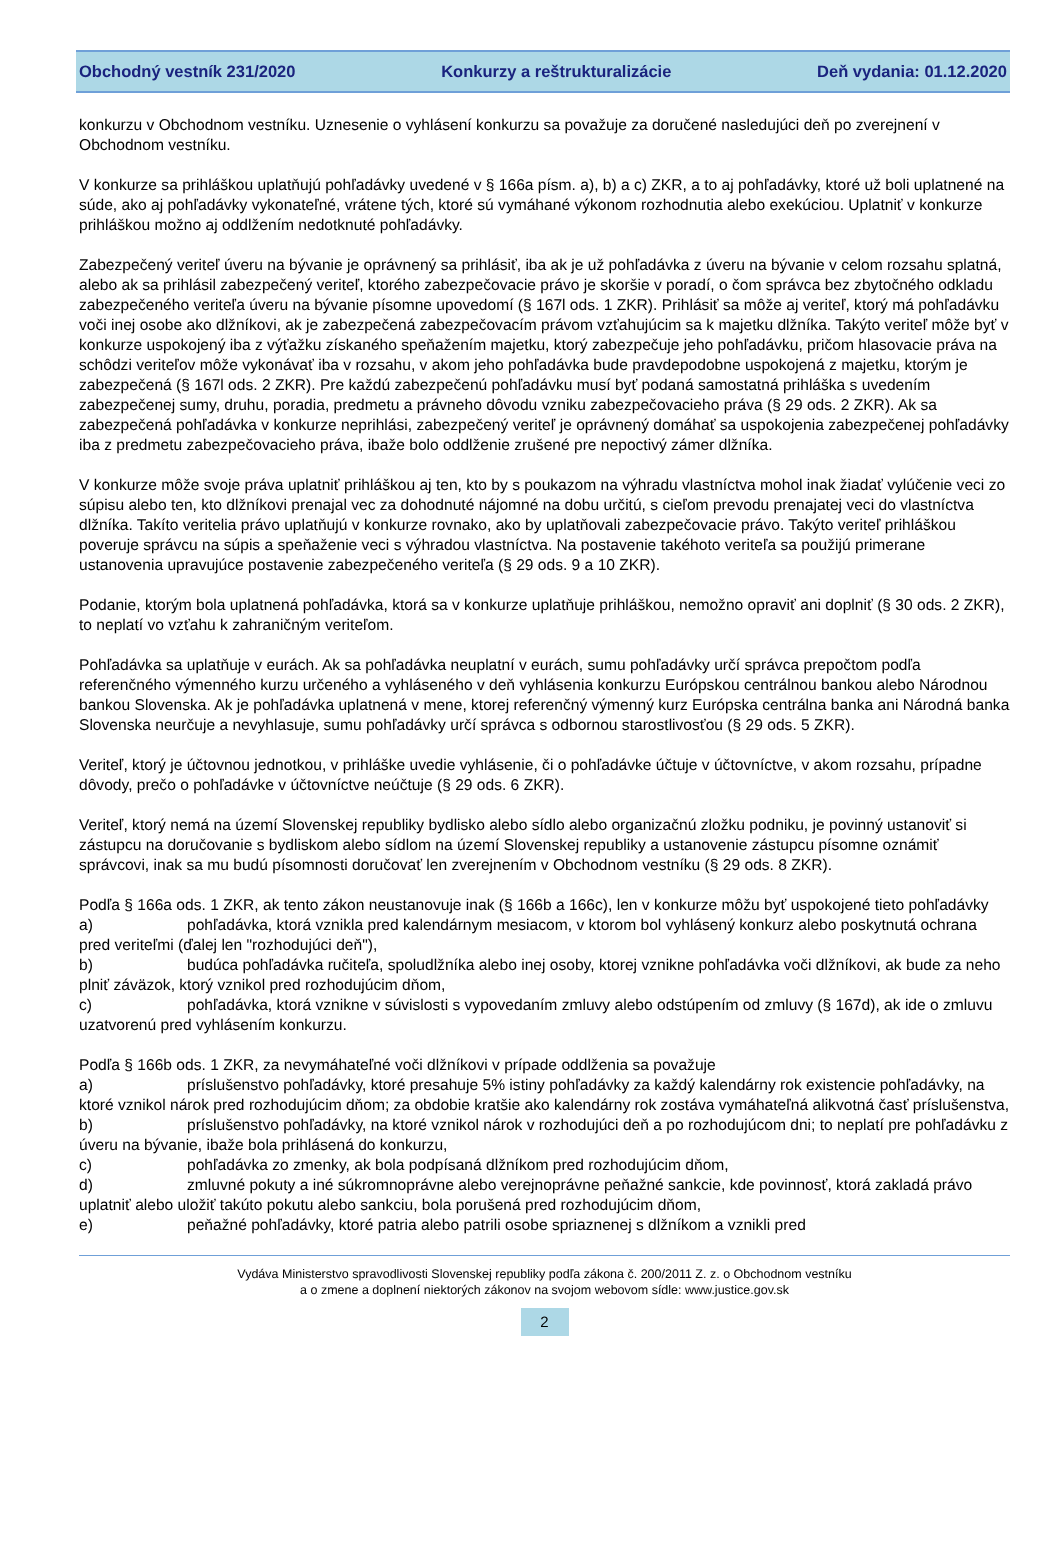Obchodný vestník 231/2020 Konkurzy a reštrukturalizácie Deň vydania: 01.12.2020
konkurzu v Obchodnom vestníku. Uznesenie o vyhlásení konkurzu sa považuje za doručené nasledujúci deň po zverejnení v Obchodnom vestníku.
V konkurze sa prihláškou uplatňujú pohľadávky uvedené v § 166a písm. a), b) a c) ZKR, a to aj pohľadávky, ktoré už boli uplatnené na súde, ako aj pohľadávky vykonateľné, vrátene tých, ktoré sú vymáhané výkonom rozhodnutia alebo exekúciou. Uplatniť v konkurze prihláškou možno aj oddlžením nedotknuté pohľadávky.
Zabezpečený veriteľ úveru na bývanie je oprávnený sa prihlásiť, iba ak je už pohľadávka z úveru na bývanie v celom rozsahu splatná, alebo ak sa prihlásil zabezpečený veriteľ, ktorého zabezpečovacie právo je skoršie v poradí, o čom správca bez zbytočného odkladu zabezpečeného veriteľa úveru na bývanie písomne upovedomí (§ 167l ods. 1 ZKR). Prihlásiť sa môže aj veriteľ, ktorý má pohľadávku voči inej osobe ako dlžníkovi, ak je zabezpečená zabezpečovacím právom vzťahujúcim sa k majetku dlžníka. Takýto veriteľ môže byť v konkurze uspokojený iba z výťažku získaného speňažením majetku, ktorý zabezpečuje jeho pohľadávku, pričom hlasovacie práva na schôdzi veriteľov môže vykonávať iba v rozsahu, v akom jeho pohľadávka bude pravdepodobne uspokojená z majetku, ktorým je zabezpečená (§ 167l ods. 2 ZKR). Pre každú zabezpečenú pohľadávku musí byť podaná samostatná prihláška s uvedením zabezpečenej sumy, druhu, poradia, predmetu a právneho dôvodu vzniku zabezpečovacieho práva (§ 29 ods. 2 ZKR). Ak sa zabezpečená pohľadávka v konkurze neprihlási, zabezpečený veriteľ je oprávnený domáhať sa uspokojenia zabezpečenej pohľadávky iba z predmetu zabezpečovacieho práva, ibaže bolo oddlženie zrušené pre nepoctivý zámer dlžníka.
V konkurze môže svoje práva uplatniť prihláškou aj ten, kto by s poukazom na výhradu vlastníctva mohol inak žiadať vylúčenie veci zo súpisu alebo ten, kto dlžníkovi prenajal vec za dohodnuté nájomné na dobu určitú, s cieľom prevodu prenajatej veci do vlastníctva dlžníka. Takíto veritelia právo uplatňujú v konkurze rovnako, ako by uplatňovali zabezpečovacie právo. Takýto veriteľ prihláškou poveruje správcu na súpis a speňaženie veci s výhradou vlastníctva. Na postavenie takéhoto veriteľa sa použijú primerane ustanovenia upravujúce postavenie zabezpečeného veriteľa (§ 29 ods. 9 a 10 ZKR).
Podanie, ktorým bola uplatnená pohľadávka, ktorá sa v konkurze uplatňuje prihláškou, nemožno opraviť ani doplniť (§ 30 ods. 2 ZKR), to neplatí vo vzťahu k zahraničným veriteľom.
Pohľadávka sa uplatňuje v eurách. Ak sa pohľadávka neuplatní v eurách, sumu pohľadávky určí správca prepočtom podľa referenčného výmenného kurzu určeného a vyhláseného v deň vyhlásenia konkurzu Európskou centrálnou bankou alebo Národnou bankou Slovenska. Ak je pohľadávka uplatnená v mene, ktorej referenčný výmenný kurz Európska centrálna banka ani Národná banka Slovenska neurčuje a nevyhlasuje, sumu pohľadávky určí správca s odbornou starostlivosťou (§ 29 ods. 5 ZKR).
Veriteľ, ktorý je účtovnou jednotkou, v prihláške uvedie vyhlásenie, či o pohľadávke účtuje v účtovníctve, v akom rozsahu, prípadne dôvody, prečo o pohľadávke v účtovníctve neúčtuje (§ 29 ods. 6 ZKR).
Veriteľ, ktorý nemá na území Slovenskej republiky bydlisko alebo sídlo alebo organizačnú zložku podniku, je povinný ustanoviť si zástupcu na doručovanie s bydliskom alebo sídlom na území Slovenskej republiky a ustanovenie zástupcu písomne oznámiť správcovi, inak sa mu budú písomnosti doručovať len zverejnením v Obchodnom vestníku (§ 29 ods. 8 ZKR).
Podľa § 166a ods. 1 ZKR, ak tento zákon neustanovuje inak (§ 166b a 166c), len v konkurze môžu byť uspokojené tieto pohľadávky
a) pohľadávka, ktorá vznikla pred kalendárnym mesiacom, v ktorom bol vyhlásený konkurz alebo poskytnutá ochrana pred veriteľmi (ďalej len "rozhodujúci deň"),
b) budúca pohľadávka ručiteľa, spoludlžníka alebo inej osoby, ktorej vznikne pohľadávka voči dlžníkovi, ak bude za neho plniť záväzok, ktorý vznikol pred rozhodujúcim dňom,
c) pohľadávka, ktorá vznikne v súvislosti s vypovedaním zmluvy alebo odstúpením od zmluvy (§ 167d), ak ide o zmluvu uzatvorenú pred vyhlásením konkurzu.
Podľa § 166b ods. 1 ZKR, za nevymáhateľné voči dlžníkovi v prípade oddlženia sa považuje
a) príslušenstvo pohľadávky, ktoré presahuje 5% istiny pohľadávky za každý kalendárny rok existencie pohľadávky, na ktoré vznikol nárok pred rozhodujúcim dňom; za obdobie kratšie ako kalendárny rok zostáva vymáhateľná alikvotná časť príslušenstva,
b) príslušenstvo pohľadávky, na ktoré vznikol nárok v rozhodujúci deň a po rozhodujúcom dni; to neplatí pre pohľadávku z úveru na bývanie, ibaže bola prihlásená do konkurzu,
c) pohľadávka zo zmenky, ak bola podpísaná dlžníkom pred rozhodujúcim dňom,
d) zmluvné pokuty a iné súkromnoprávne alebo verejnoprávne peňažné sankcie, kde povinnosť, ktorá zakladá právo uplatniť alebo uložiť takúto pokutu alebo sankciu, bola porušená pred rozhodujúcim dňom,
e) peňažné pohľadávky, ktoré patria alebo patrili osobe spriaznenej s dlžníkom a vznikli pred
Vydáva Ministerstvo spravodlivosti Slovenskej republiky podľa zákona č. 200/2011 Z. z. o Obchodnom vestníku
a o zmene a doplnení niektorých zákonov na svojom webovom sídle: www.justice.gov.sk
2